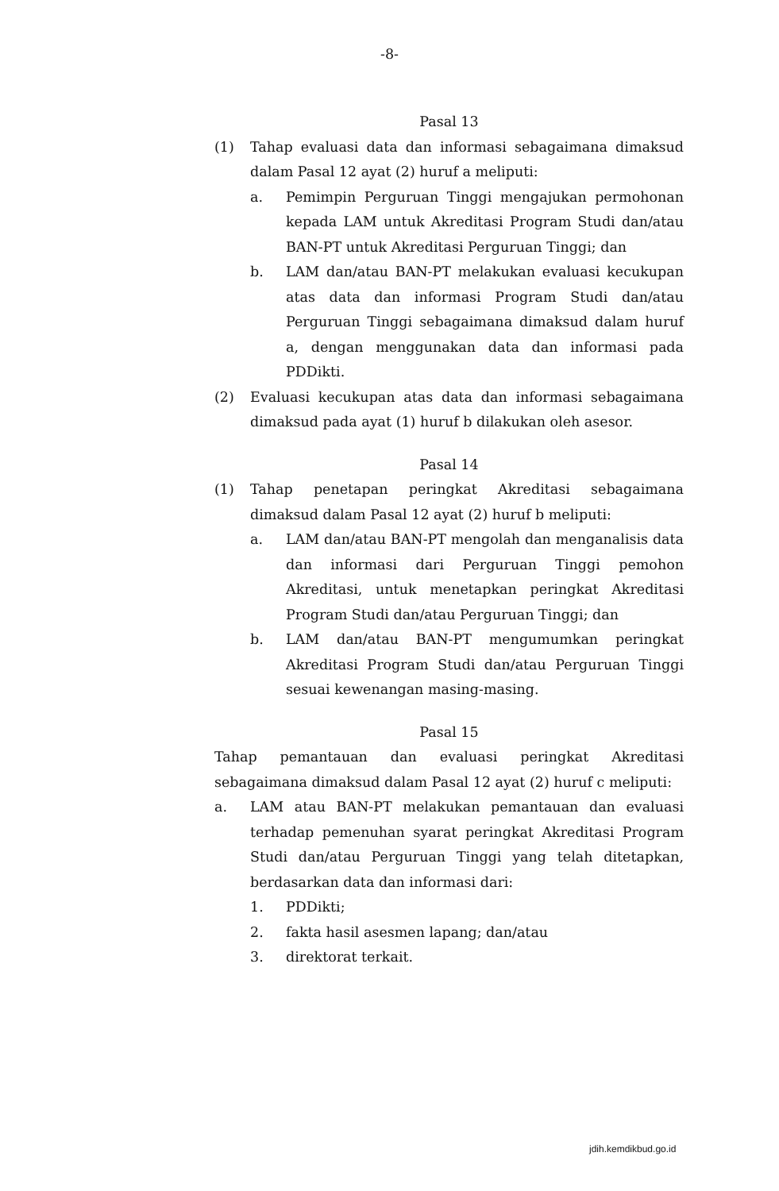-8-
Pasal 13
(1) Tahap evaluasi data dan informasi sebagaimana dimaksud dalam Pasal 12 ayat (2) huruf a meliputi:
a. Pemimpin Perguruan Tinggi mengajukan permohonan kepada LAM untuk Akreditasi Program Studi dan/atau BAN-PT untuk Akreditasi Perguruan Tinggi; dan
b. LAM dan/atau BAN-PT melakukan evaluasi kecukupan atas data dan informasi Program Studi dan/atau Perguruan Tinggi sebagaimana dimaksud dalam huruf a, dengan menggunakan data dan informasi pada PDDikti.
(2) Evaluasi kecukupan atas data dan informasi sebagaimana dimaksud pada ayat (1) huruf b dilakukan oleh asesor.
Pasal 14
(1) Tahap penetapan peringkat Akreditasi sebagaimana dimaksud dalam Pasal 12 ayat (2) huruf b meliputi:
a. LAM dan/atau BAN-PT mengolah dan menganalisis data dan informasi dari Perguruan Tinggi pemohon Akreditasi, untuk menetapkan peringkat Akreditasi Program Studi dan/atau Perguruan Tinggi; dan
b. LAM dan/atau BAN-PT mengumumkan peringkat Akreditasi Program Studi dan/atau Perguruan Tinggi sesuai kewenangan masing-masing.
Pasal 15
Tahap pemantauan dan evaluasi peringkat Akreditasi sebagaimana dimaksud dalam Pasal 12 ayat (2) huruf c meliputi:
a. LAM atau BAN-PT melakukan pemantauan dan evaluasi terhadap pemenuhan syarat peringkat Akreditasi Program Studi dan/atau Perguruan Tinggi yang telah ditetapkan, berdasarkan data dan informasi dari:
1. PDDikti;
2. fakta hasil asesmen lapang; dan/atau
3. direktorat terkait.
jdih.kemdikbud.go.id